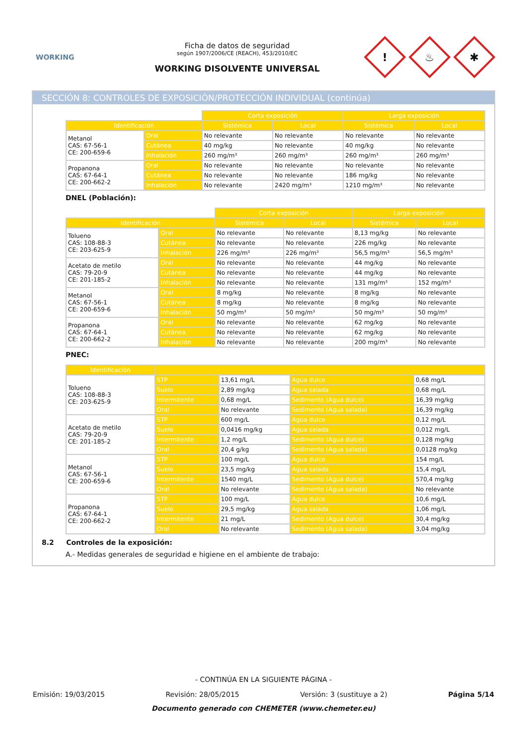WORKING
Ficha de datos de seguridad
según 1907/2006/CE (REACH), 453/2010/EC
WORKING DISOLVENTE UNIVERSAL
!
♨
✱
SECCIÓN 8: CONTROLES DE EXPOSICIÓN/PROTECCIÓN INDIVIDUAL (continúa)
| | | Corta exposición | | Larga exposición | |
| Identificación | | Sistémica | Local | Sistémica | Local |
| Metanol CAS: 67-56-1 CE: 200-659-6 | Oral | No relevante | No relevante | No relevante | No relevante |
| | Cutánea | 40 mg/kg | No relevante | 40 mg/kg | No relevante |
| | Inhalación | 260 mg/m³ | 260 mg/m³ | 260 mg/m³ | 260 mg/m³ |
| Propanona CAS: 67-64-1 CE: 200-662-2 | Oral | No relevante | No relevante | No relevante | No relevante |
| | Cutánea | No relevante | No relevante | 186 mg/kg | No relevante |
| | Inhalación | No relevante | 2420 mg/m³ | 1210 mg/m³ | No relevante |
DNEL (Población):
| | | Corta exposición | | Larga exposición | |
| Identificación | | Sistémica | Local | Sistémica | Local |
| Tolueno CAS: 108-88-3 CE: 203-625-9 | Oral | No relevante | No relevante | 8,13 mg/kg | No relevante |
| | Cutánea | No relevante | No relevante | 226 mg/kg | No relevante |
| | Inhalación | 226 mg/m³ | 226 mg/m³ | 56,5 mg/m³ | 56,5 mg/m³ |
| Acetato de metilo CAS: 79-20-9 CE: 201-185-2 | Oral | No relevante | No relevante | 44 mg/kg | No relevante |
| | Cutánea | No relevante | No relevante | 44 mg/kg | No relevante |
| | Inhalación | No relevante | No relevante | 131 mg/m³ | 152 mg/m³ |
| Metanol CAS: 67-56-1 CE: 200-659-6 | Oral | 8 mg/kg | No relevante | 8 mg/kg | No relevante |
| | Cutánea | 8 mg/kg | No relevante | 8 mg/kg | No relevante |
| | Inhalación | 50 mg/m³ | 50 mg/m³ | 50 mg/m³ | 50 mg/m³ |
| Propanona CAS: 67-64-1 CE: 200-662-2 | Oral | No relevante | No relevante | 62 mg/kg | No relevante |
| | Cutánea | No relevante | No relevante | 62 mg/kg | No relevante |
| | Inhalación | No relevante | No relevante | 200 mg/m³ | No relevante |
PNEC:
| Identificación | | | | |
| --- | --- | --- | --- | --- |
| Tolueno CAS: 108-88-3 CE: 203-625-9 | STP | 13,61 mg/L | Agua dulce | 0,68 mg/L |
| | Suelo | 2,89 mg/kg | Agua salada | 0,68 mg/L |
| | Intermitente | 0,68 mg/L | Sedimento (Agua dulce) | 16,39 mg/kg |
| | Oral | No relevante | Sedimento (Agua salada) | 16,39 mg/kg |
| Acetato de metilo CAS: 79-20-9 CE: 201-185-2 | STP | 600 mg/L | Agua dulce | 0,12 mg/L |
| | Suelo | 0,0416 mg/kg | Agua salada | 0,012 mg/L |
| | Intermitente | 1,2 mg/L | Sedimento (Agua dulce) | 0,128 mg/kg |
| | Oral | 20,4 g/kg | Sedimento (Agua salada) | 0,0128 mg/kg |
| Metanol CAS: 67-56-1 CE: 200-659-6 | STP | 100 mg/L | Agua dulce | 154 mg/L |
| | Suelo | 23,5 mg/kg | Agua salada | 15,4 mg/L |
| | Intermitente | 1540 mg/L | Sedimento (Agua dulce) | 570,4 mg/kg |
| | Oral | No relevante | Sedimento (Agua salada) | No relevante |
| Propanona CAS: 67-64-1 CE: 200-662-2 | STP | 100 mg/L | Agua dulce | 10,6 mg/L |
| | Suelo | 29,5 mg/kg | Agua salada | 1,06 mg/L |
| | Intermitente | 21 mg/L | Sedimento (Agua dulce) | 30,4 mg/kg |
| | Oral | No relevante | Sedimento (Agua salada) | 3,04 mg/kg |
8.2 Controles de la exposición:
A.- Medidas generales de seguridad e higiene en el ambiente de trabajo:
- CONTINÚA EN LA SIGUIENTE PÁGINA -
Emisión: 19/03/2015 Revisión: 28/05/2015 Versión: 3 (sustituye a 2) Página 5/14
Documento generado con CHEMETER (www.chemeter.eu)